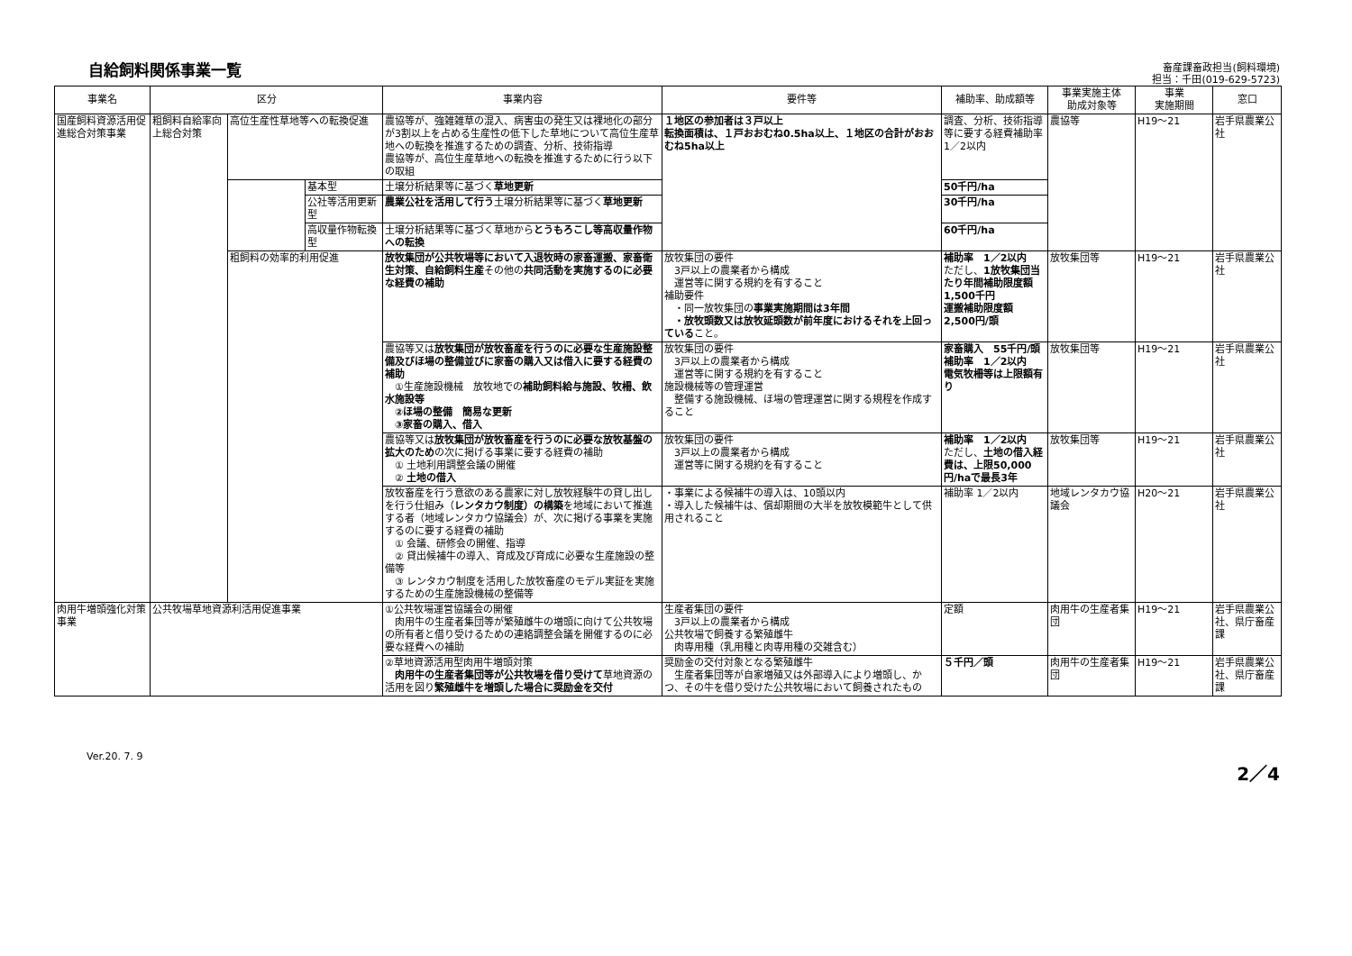自給飼料関係事業一覧
畜産課畜政担当(飼料環境)
担当：千田(019-629-5723)
| 事業名 | 区分 | | | 事業内容 | 要件等 | 補助率、助成額等 | 事業実施主体 助成対象等 | 事業 実施期間 | 窓口 |
| --- | --- | --- | --- | --- | --- | --- | --- | --- | --- |
| 国産飼料資源活用促進総合対策事業 | 粗飼料自給率向上総合対策 | 高位生産性草地等への転換促進 | | 農協等が、強雑雑草の混入、病害虫の発生又は裸地化の部分が3割以上を占める生産性の低下した草地について高位生産草地への転換を推進するための調査、分析、技術指導 農協等が、高位生産草地への転換を推進するために行う以下の取組 | １地区の参加者は３戸以上 転換面積は、１戸おおむね0.5ha以上、１地区の合計がおおむね5ha以上 | 調査、分析、技術指導等に要する経費補助率1／2以内 | 農協等 | H19～21 | 岩手県農業公社 |
| | | | 基本型 | 土壌分析結果等に基づく 草地更新 | | 50千円/ha | | | |
| | | | 公社等活用更新型 | 農業公社を活用して行う 土壌分析結果等に基づく 草地更新 | | 30千円/ha | | | |
| | | | 高収量作物転換型 | 土壌分析結果等に基づく草地から とうもろこし等高収量作物への転換 | | 60千円/ha | | | |
| | | 粗飼料の効率的利用促進 | | 放牧集団が公共牧場等において入退牧時の家畜運搬、家畜衛生対策、自給飼料生産 その他の 共同活動を実施するのに必要な経費の補助 | 放牧集団の要件 3戸以上の農業者から構成 運営等に関する規約を有すること 補助要件 ・同一放牧集団の 事業実施期間は3年間 ・放牧頭数又は放牧延頭数が前年度におけるそれを上回っている こと。 | 補助率 1／2以内 ただし、 1放牧集団当たり年間補助限度額1,500千円 運搬補助限度額 2,500円/頭 | 放牧集団等 | H19～21 | 岩手県農業公社 |
| | | | | 農協等又は 放牧集団が放牧畜産を行うのに必要な生産施設整備及びほ場の整備並びに家畜の購入又は借入に要する経費の補助 ①生産施設機械 放牧地での 補助飼料給与施設、牧柵、飲水施設等 ②ほ場の整備 簡易な更新 ③家畜の購入、借入 | 放牧集団の要件 3戸以上の農業者から構成 運営等に関する規約を有すること 施設機械等の管理運営 整備する施設機械、ほ場の管理運営に関する規程を作成すること | 家畜購入 55千円/頭 補助率 1／2以内 電気牧柵等は上限額有り | 放牧集団等 | H19～21 | 岩手県農業公社 |
| | | | | 農協等又は 放牧集団が放牧畜産を行うのに必要な放牧基盤の拡大のため の次に掲げる事業に要する経費の補助 ① 土地利用調整会議の開催 ② 土地の借入 | 放牧集団の要件 3戸以上の農業者から構成 運営等に関する規約を有すること | 補助率 1／2以内 ただし、 土地の借入経費は、上限50,000円/haで最長3年 | 放牧集団等 | H19～21 | 岩手県農業公社 |
| | | | | 放牧畜産を行う意欲のある農家に対し放牧経験牛の貸し出しを行う仕組み（ レンタカウ制度）の構築 を地域において推進する者（地域レンタカウ協議会）が、次に掲げる事業を実施するのに要する経費の補助 ① 会議、研修会の開催、指導 ② 貸出候補牛の導入、育成及び育成に必要な生産施設の整備等 ③ レンタカウ制度を活用した放牧畜産のモデル実証を実施するための生産施設機械の整備等 | ・事業による候補牛の導入は、10頭以内 ・導入した候補牛は、償却期間の大半を放牧模範牛として供用されること | 補助率 1／2以内 | 地域レンタカウ協議会 | H20～21 | 岩手県農業公社 |
| 肉用牛増頭強化対策事業 | 公共牧場草地資源利活用促進事業 | | | ①公共牧場運営協議会の開催 肉用牛の生産者集団等が繁殖雌牛の増頭に向けて公共牧場の所有者と借り受けるための連絡調整会議を開催するのに必要な経費への補助 | 生産者集団の要件 3戸以上の農業者から構成 公共牧場で飼養する繁殖雌牛 肉専用種（乳用種と肉専用種の交雑含む） | 定額 | 肉用牛の生産者集団 | H19～21 | 岩手県農業公社、県庁畜産課 |
| | | | | ②草地資源活用型肉用牛増頭対策 肉用牛の生産者集団等が公共牧場を借り受けて 草地資源の活用を図り 繁殖雌牛を増頭した場合に奨励金を交付 | 奨励金の交付対象となる繁殖雌牛 生産者集団等が自家増殖又は外部導入により増頭し、かつ、その牛を借り受けた公共牧場において飼養されたもの | ５千円／頭 | 肉用牛の生産者集団 | H19～21 | 岩手県農業公社、県庁畜産課 |
Ver.20. 7. 9
2／4